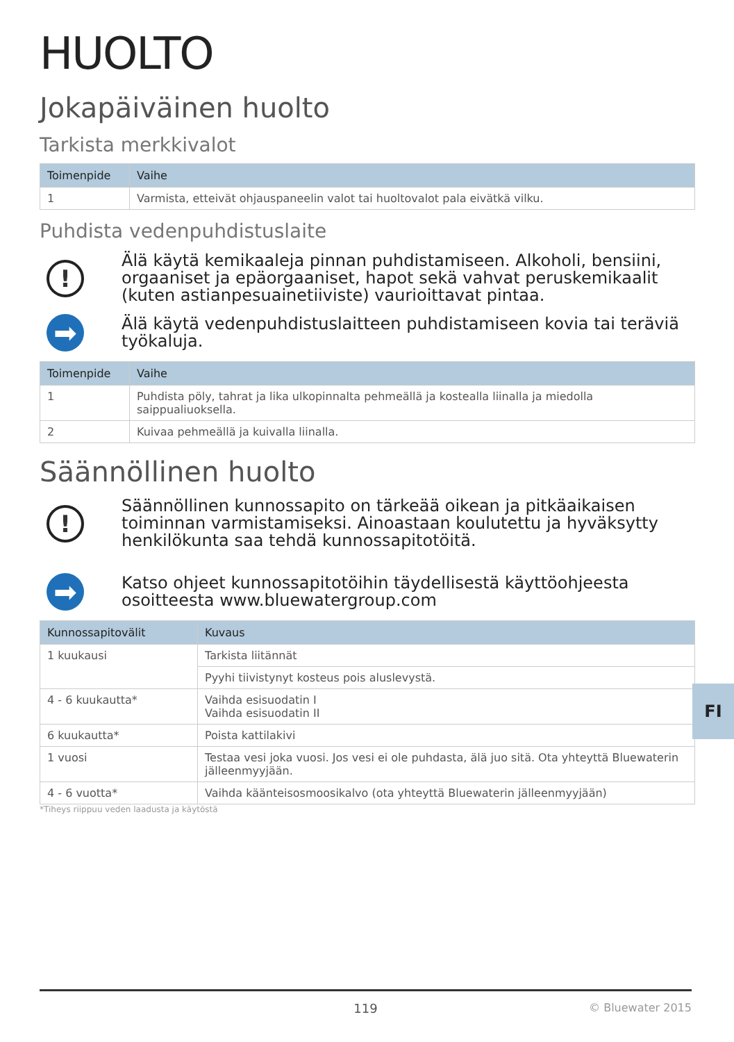HUOLTO
Jokapäiväinen huolto
Tarkista merkkivalot
| Toimenpide | Vaihe |
| --- | --- |
| 1 | Varmista, etteivät ohjauspaneelin valot tai huoltovalot pala eivätkä vilku. |
Puhdista vedenpuhdistuslaite
!
Älä käytä kemikaaleja pinnan puhdistamiseen. Alkoholi, bensiini, orgaaniset ja epäorgaaniset, hapot sekä vahvat peruskemikaalit (kuten astianpesuainetiiviste) vaurioittavat pintaa.
➡
Älä käytä vedenpuhdistuslaitteen puhdistamiseen kovia tai teräviä työkaluja.
| Toimenpide | Vaihe |
| --- | --- |
| 1 | Puhdista pöly, tahrat ja lika ulkopinnalta pehmeällä ja kostealla liinalla ja miedolla saippualiuoksella. |
| 2 | Kuivaa pehmeällä ja kuivalla liinalla. |
Säännöllinen huolto
!
Säännöllinen kunnossapito on tärkeää oikean ja pitkäaikaisen toiminnan varmistamiseksi. Ainoastaan koulutettu ja hyväksytty henkilökunta saa tehdä kunnossapitotöitä.
➡
Katso ohjeet kunnossapitotöihin täydellisestä käyttöohjeesta osoitteesta www.bluewatergroup.com
| Kunnossapitovälit | Kuvaus |
| --- | --- |
| 1 kuukausi | Tarkista liitännät |
| | Pyyhi tiivistynyt kosteus pois aluslevystä. |
| 4 - 6 kuukautta* | Vaihda esisuodatin I Vaihda esisuodatin II |
| 6 kuukautta* | Poista kattilakivi |
| 1 vuosi | Testaa vesi joka vuosi. Jos vesi ei ole puhdasta, älä juo sitä. Ota yhteyttä Bluewaterin jälleenmyyjään. |
| 4 - 6 vuotta* | Vaihda käänteisosmoosikalvo (ota yhteyttä Bluewaterin jälleenmyyjään) |
*Tiheys riippuu veden laadusta ja käytöstä
FI
119 © Bluewater 2015